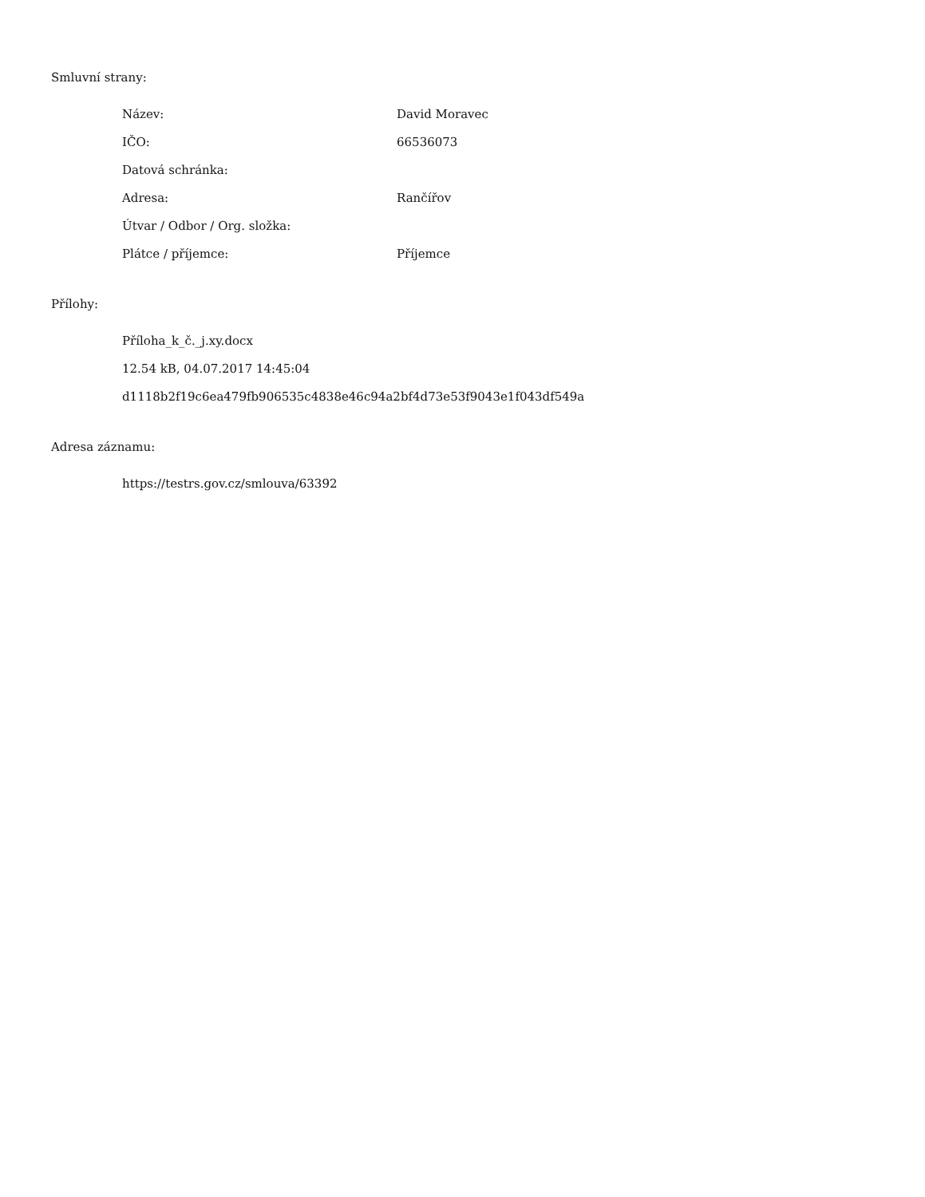Smluvní strany:
| Název: | David Moravec |
| IČO: | 66536073 |
| Datová schránka: | |
| Adresa: | Rančířov |
| Útvar / Odbor / Org. složka: | |
| Plátce / příjemce: | Příjemce |
Přílohy:
Příloha_k_č._j.xy.docx
12.54 kB, 04.07.2017 14:45:04
d1118b2f19c6ea479fb906535c4838e46c94a2bf4d73e53f9043e1f043df549a
Adresa záznamu:
https://testrs.gov.cz/smlouva/63392